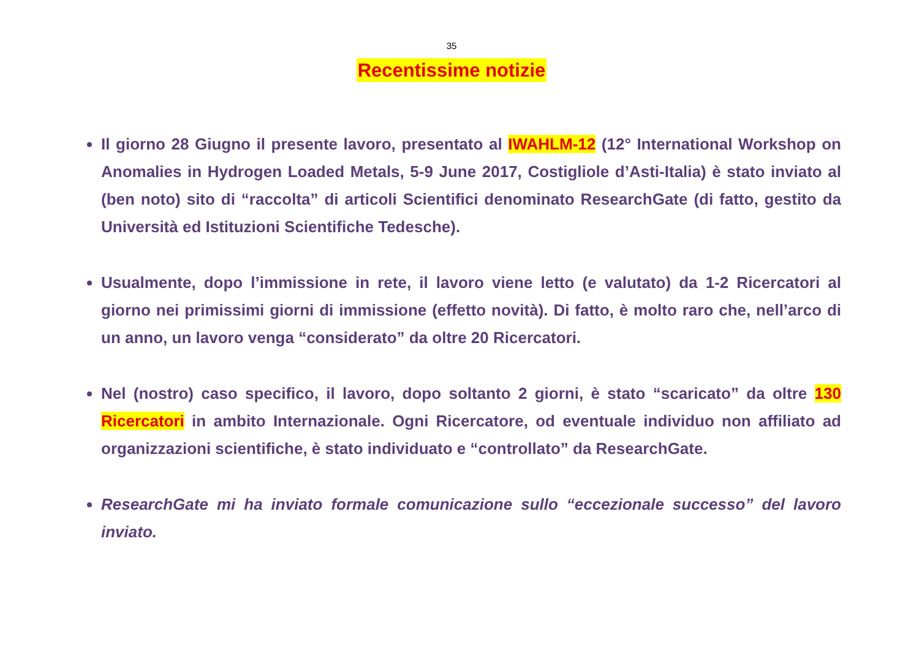35
Recentissime notizie
Il giorno 28 Giugno il presente lavoro, presentato al IWAHLM-12 (12° International Workshop on Anomalies in Hydrogen Loaded Metals, 5-9 June 2017, Costigliole d’Asti-Italia) è stato inviato al (ben noto) sito di “raccolta” di articoli Scientifici denominato ResearchGate (di fatto, gestito da Università ed Istituzioni Scientifiche Tedesche).
Usualmente, dopo l’immissione in rete, il lavoro viene letto (e valutato) da 1-2 Ricercatori al giorno nei primissimi giorni di immissione (effetto novità). Di fatto, è molto raro che, nell’arco di un anno, un lavoro venga “considerato” da oltre 20 Ricercatori.
Nel (nostro) caso specifico, il lavoro, dopo soltanto 2 giorni, è stato “scaricato” da oltre 130 Ricercatori in ambito Internazionale. Ogni Ricercatore, od eventuale individuo non affiliato ad organizzazioni scientifiche, è stato individuato e “controllato” da ResearchGate.
ResearchGate mi ha inviato formale comunicazione sullo “eccezionale successo” del lavoro inviato.